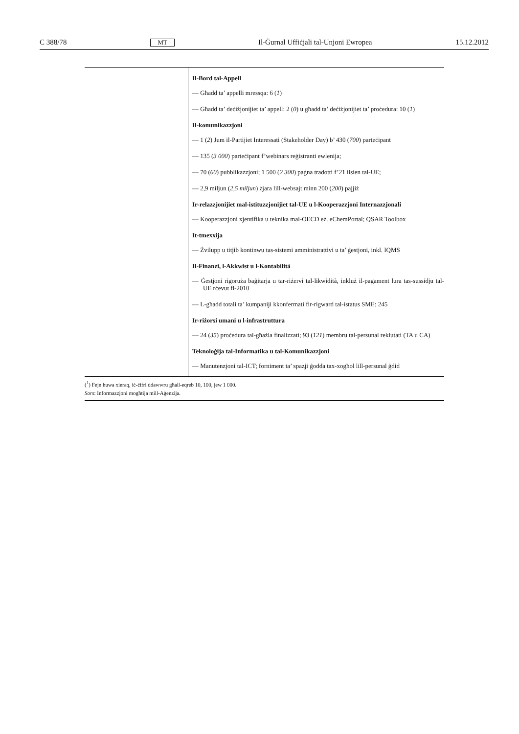C 388/78 MT Il-Ġurnal Uffiċjali tal-Unjoni Ewropea 15.12.2012
| | Il-Bord tal-Appell — Għadd ta’ appelli mressqa: 6 ( 1 ) — Għadd ta’ deċiżjonijiet ta’ appell: 2 ( 0 ) u għadd ta’ deċiżjonijiet ta’ proċedura: 10 ( 1 ) Il-komunikazzjoni — 1 ( 2 ) Jum il-Partijiet Interessati (Stakeholder Day) b’ 430 ( 700 ) parteċipant — 135 ( 3 000 ) parteċipant f’webinars reġistranti ewlenija; — 70 ( 60 ) pubblikazzjoni; 1 500 ( 2 300 ) paġna tradotti f’21 ilsien tal-UE; — 2,9 miljun ( 2,5 miljun ) żjara lill-websajt minn 200 ( 200 ) pajjiż Ir-relazzjonijiet mal-istituzzjonijiet tal-UE u l-Kooperazzjoni Internazzjonali — Kooperazzjoni xjentifika u teknika mal-OECD eż. eChemPortal; QSAR Toolbox It-tmexxija — Żvilupp u titjib kontinwu tas-sistemi amministrattivi u ta’ ġestjoni, inkl. IQMS Il-Finanzi, l-Akkwist u l-Kontabilità — Ġestjoni rigoruża baġitarja u tar-riżervi tal-likwidità, inkluż il-pagament lura tas-sussidju tal-UE rċevut fl-2010 — L-għadd totali ta’ kumpaniji kkonfermati fir-rigward tal-istatus SME: 245 Ir-riżorsi umani u l-infrastruttura — 24 ( 35 ) proċedura tal-għażla finalizzati; 93 ( 121 ) membru tal-persunal reklutati (TA u CA) Teknoloġija tal-Informatika u tal-Komunikazzjoni — Manutenzjoni tal-ICT; forniment ta’ spazji ġodda tax-xogħol lill-persunal ġdid |
(<sup>1</sup>) Fejn huwa xieraq, iċ-ċifri ddawwru għall-eqreb 10, 100, jew 1 000.
Sors: Informazzjoni mogħtija mill-Aġenzija.